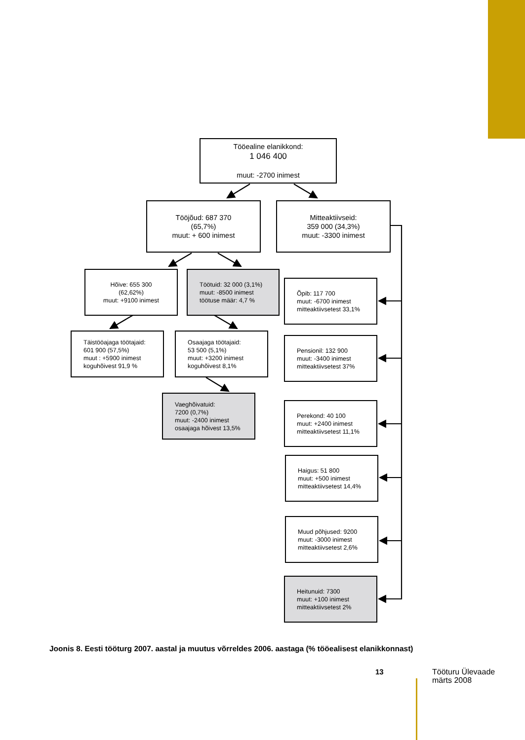Tööealine elanikkond:
1 046 400
muut: -2700 inimest
Tööjõud: 687 370
(65,7%)
muut: + 600 inimest
Mitteaktiivseid:
359 000 (34,3%)
muut: -3300 inimest
Hõive: 655 300
(62,62%)
muut: +9100 inimest
Töötuid: 32 000 (3,1%)
muut: -8500 inimest
töötuse määr: 4,7 %
Täistööajaga töötajaid:
601 900 (57,5%)
muut : +5900 inimest
koguhõivest 91,9 %
Osaajaga töötajaid:
53 500 (5,1%)
muut: +3200 inimest
koguhõivest 8,1%
Vaeghõivatuid:
7200 (0,7%)
muut: -2400 inimest
osaajaga hõivest 13,5%
Õpib: 117 700
muut: -6700 inimest
mitteaktiivsetest 33,1%
Pensionil: 132 900
muut: -3400 inimest
mitteaktiivsetest 37%
Perekond: 40 100
muut: +2400 inimest
mitteaktiivsetest 11,1%
Haigus: 51 800
muut: +500 inimest
mitteaktiivsetest 14,4%
Muud põhjused: 9200
muut: -3000 inimest
mitteaktiivsetest 2,6%
Heitunuid: 7300
muut: +100 inimest
mitteaktiivsetest 2%
Joonis 8. Eesti tööturg 2007. aastal ja muutus võrreldes 2006. aastaga (% tööealisest elanikkonnast)
13
Tööturu Ülevaade
märts 2008